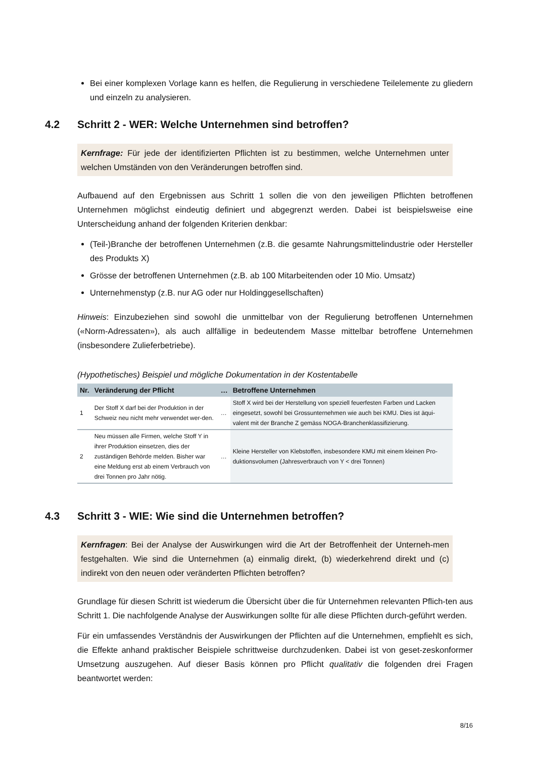Bei einer komplexen Vorlage kann es helfen, die Regulierung in verschiedene Teilelemente zu gliedern und einzeln zu analysieren.
4.2 Schritt 2 - WER: Welche Unternehmen sind betroffen?
Kernfrage: Für jede der identifizierten Pflichten ist zu bestimmen, welche Unternehmen unter welchen Umständen von den Veränderungen betroffen sind.
Aufbauend auf den Ergebnissen aus Schritt 1 sollen die von den jeweiligen Pflichten betroffenen Unternehmen möglichst eindeutig definiert und abgegrenzt werden. Dabei ist beispielsweise eine Unterscheidung anhand der folgenden Kriterien denkbar:
(Teil-)Branche der betroffenen Unternehmen (z.B. die gesamte Nahrungsmittelindustrie oder Hersteller des Produkts X)
Grösse der betroffenen Unternehmen (z.B. ab 100 Mitarbeitenden oder 10 Mio. Umsatz)
Unternehmenstyp (z.B. nur AG oder nur Holdinggesellschaften)
Hinweis: Einzubeziehen sind sowohl die unmittelbar von der Regulierung betroffenen Unternehmen («Norm-Adressaten»), als auch allfällige in bedeutendem Masse mittelbar betroffene Unternehmen (insbesondere Zulieferbetriebe).
(Hypothetisches) Beispiel und mögliche Dokumentation in der Kostentabelle
| Nr. | Veränderung der Pflicht | … | Betroffene Unternehmen |
| --- | --- | --- | --- |
| 1 | Der Stoff X darf bei der Produktion in der Schweiz neu nicht mehr verwendet wer-den. | … | Stoff X wird bei der Herstellung von speziell feuerfesten Farben und Lacken eingesetzt, sowohl bei Grossunternehmen wie auch bei KMU. Dies ist äqui-valent mit der Branche Z gemäss NOGA-Branchenklassifizierung. |
| 2 | Neu müssen alle Firmen, welche Stoff Y in ihrer Produktion einsetzen, dies der zuständigen Behörde melden. Bisher war eine Meldung erst ab einem Verbrauch von drei Tonnen pro Jahr nötig. | … | Kleine Hersteller von Klebstoffen, insbesondere KMU mit einem kleinen Pro-duktionsvolumen (Jahresverbrauch von Y < drei Tonnen) |
4.3 Schritt 3 - WIE: Wie sind die Unternehmen betroffen?
Kernfragen: Bei der Analyse der Auswirkungen wird die Art der Betroffenheit der Unterneh-men festgehalten. Wie sind die Unternehmen (a) einmalig direkt, (b) wiederkehrend direkt und (c) indirekt von den neuen oder veränderten Pflichten betroffen?
Grundlage für diesen Schritt ist wiederum die Übersicht über die für Unternehmen relevanten Pflich-ten aus Schritt 1. Die nachfolgende Analyse der Auswirkungen sollte für alle diese Pflichten durch-geführt werden.
Für ein umfassendes Verständnis der Auswirkungen der Pflichten auf die Unternehmen, empfiehlt es sich, die Effekte anhand praktischer Beispiele schrittweise durchzudenken. Dabei ist von geset-zeskonformer Umsetzung auszugehen. Auf dieser Basis können pro Pflicht qualitativ die folgenden drei Fragen beantwortet werden:
8/16